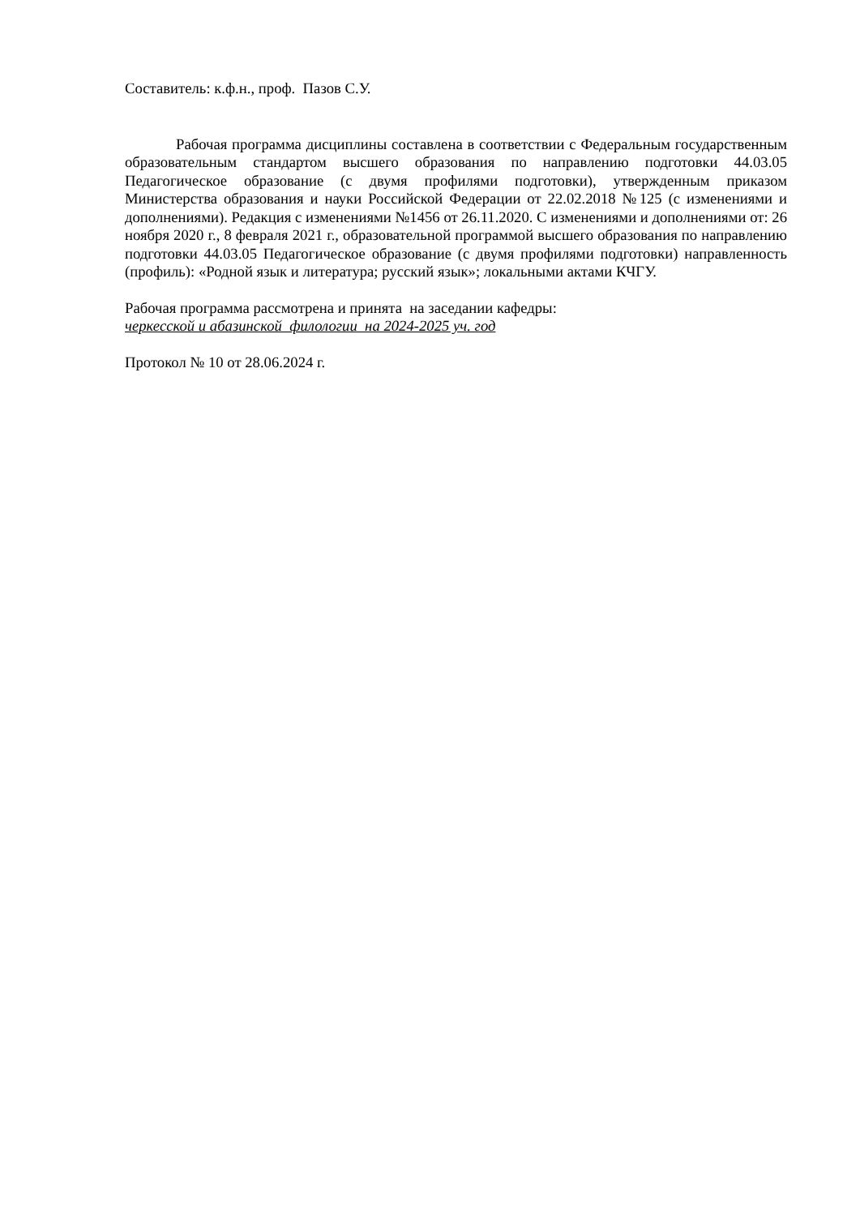Составитель: к.ф.н., проф. Пазов С.У.
Рабочая программа дисциплины составлена в соответствии с Федеральным государственным образовательным стандартом высшего образования по направлению подготовки 44.03.05 Педагогическое образование (с двумя профилями подготовки), утвержденным приказом Министерства образования и науки Российской Федерации от 22.02.2018 №125 (с изменениями и дополнениями). Редакция с изменениями №1456 от 26.11.2020. С изменениями и дополнениями от: 26 ноября 2020 г., 8 февраля 2021 г., образовательной программой высшего образования по направлению подготовки 44.03.05 Педагогическое образование (с двумя профилями подготовки) направленность (профиль): «Родной язык и литература; русский язык»; локальными актами КЧГУ.
Рабочая программа рассмотрена и принята на заседании кафедры:
черкесской и абазинской филологии на 2024-2025 уч. год
Протокол № 10 от 28.06.2024 г.